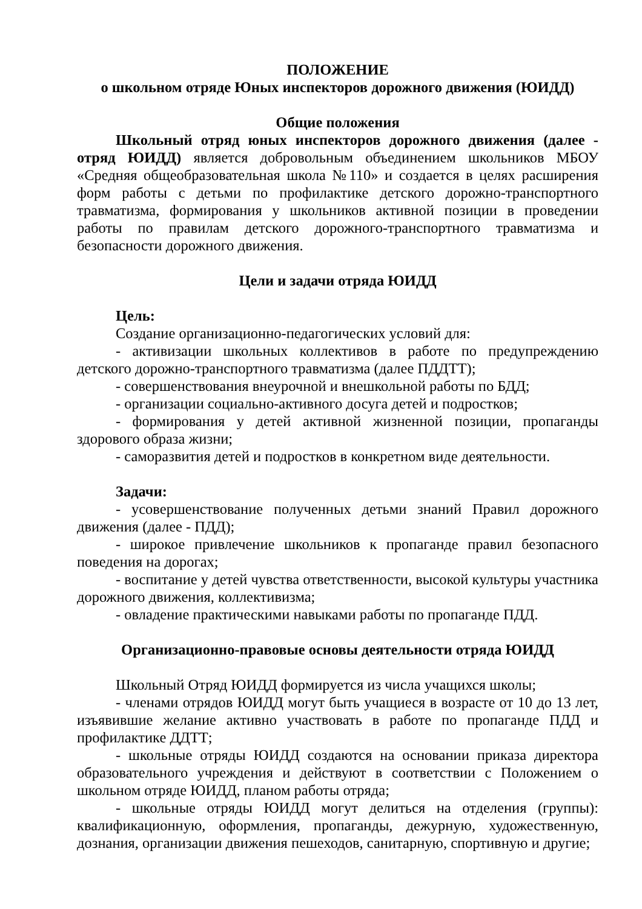ПОЛОЖЕНИЕ
о школьном отряде Юных инспекторов дорожного движения (ЮИДД)
Общие положения
Школьный отряд юных инспекторов дорожного движения (далее - отряд ЮИДД) является добровольным объединением школьников МБОУ «Средняя общеобразовательная школа №110» и создается в целях расширения форм работы с детьми по профилактике детского дорожно-транспортного травматизма, формирования у школьников активной позиции в проведении работы по правилам детского дорожного-транспортного травматизма и безопасности дорожного движения.
Цели и задачи отряда ЮИДД
Цель:
Создание организационно-педагогических условий для:
- активизации школьных коллективов в работе по предупреждению детского дорожно-транспортного травматизма (далее ПДДТТ);
- совершенствования внеурочной и внешкольной работы по БДД;
- организации социально-активного досуга детей и подростков;
- формирования у детей активной жизненной позиции, пропаганды здорового образа жизни;
- саморазвития детей и подростков в конкретном виде деятельности.
Задачи:
- усовершенствование полученных детьми знаний Правил дорожного движения (далее - ПДД);
- широкое привлечение школьников к пропаганде правил безопасного поведения на дорогах;
- воспитание у детей чувства ответственности, высокой культуры участника дорожного движения, коллективизма;
- овладение практическими навыками работы по пропаганде ПДД.
Организационно-правовые основы деятельности отряда ЮИДД
Школьный Отряд ЮИДД формируется из числа учащихся школы;
- членами отрядов ЮИДД могут быть учащиеся в возрасте от 10 до 13 лет, изъявившие желание активно участвовать в работе по пропаганде ПДД и профилактике ДДТТ;
- школьные отряды ЮИДД создаются на основании приказа директора образовательного учреждения и действуют в соответствии с Положением о школьном отряде ЮИДД, планом работы отряда;
- школьные отряды ЮИДД могут делиться на отделения (группы): квалификационную, оформления, пропаганды, дежурную, художественную, дознания, организации движения пешеходов, санитарную, спортивную и другие;